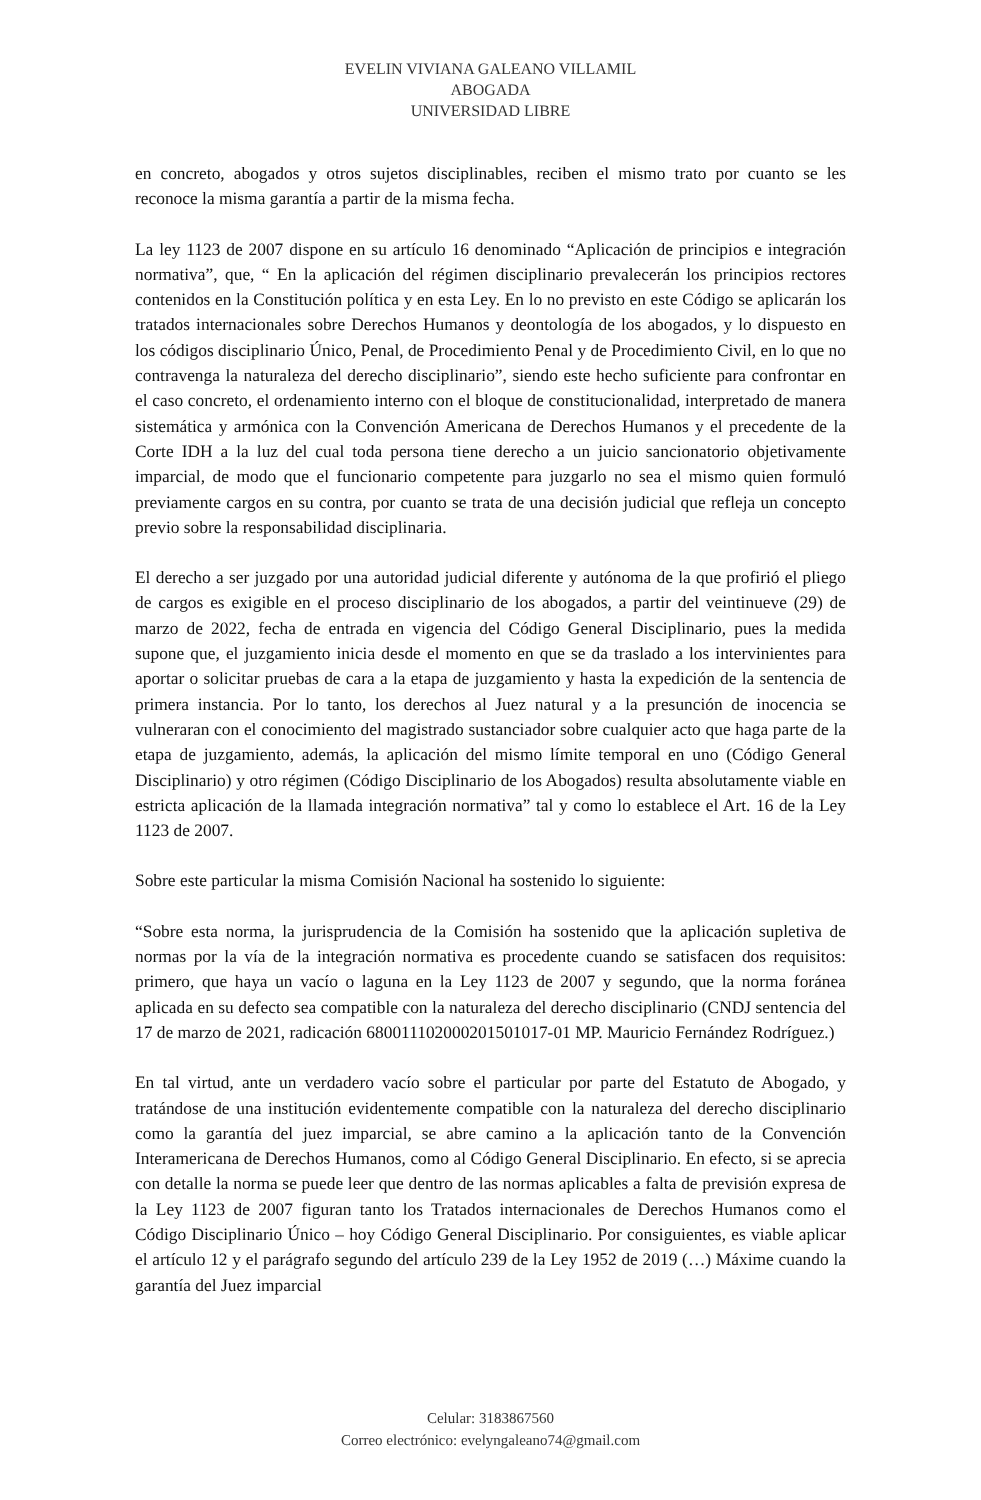EVELIN VIVIANA GALEANO VILLAMIL
ABOGADA
UNIVERSIDAD LIBRE
en concreto, abogados y otros sujetos disciplinables, reciben el mismo trato por cuanto se les reconoce la misma garantía a partir de la misma fecha.
La ley 1123 de 2007 dispone en su artículo 16 denominado “Aplicación de principios e integración normativa”, que, “ En la aplicación del régimen disciplinario prevalecerán los principios rectores contenidos en la Constitución política y en esta Ley. En lo no previsto en este Código se aplicarán los tratados internacionales sobre Derechos Humanos y deontología de los abogados, y lo dispuesto en los códigos disciplinario Único, Penal, de Procedimiento Penal y de Procedimiento Civil, en lo que no contravenga la naturaleza del derecho disciplinario”, siendo este hecho suficiente para confrontar en el caso concreto, el ordenamiento interno con el bloque de constitucionalidad, interpretado de manera sistemática y armónica con la Convención Americana de Derechos Humanos y el precedente de la Corte IDH a la luz del cual toda persona tiene derecho a un juicio sancionatorio objetivamente imparcial, de modo que el funcionario competente para juzgarlo no sea el mismo quien formuló previamente cargos en su contra, por cuanto se trata de una decisión judicial que refleja un concepto previo sobre la responsabilidad disciplinaria.
El derecho a ser juzgado por una autoridad judicial diferente y autónoma de la que profirió el pliego de cargos es exigible en el proceso disciplinario de los abogados, a partir del veintinueve (29) de marzo de 2022, fecha de entrada en vigencia del Código General Disciplinario, pues la medida supone que, el juzgamiento inicia desde el momento en que se da traslado a los intervinientes para aportar o solicitar pruebas de cara a la etapa de juzgamiento y hasta la expedición de la sentencia de primera instancia. Por lo tanto, los derechos al Juez natural y a la presunción de inocencia se vulneraran con el conocimiento del magistrado sustanciador sobre cualquier acto que haga parte de la etapa de juzgamiento, además, la aplicación del mismo límite temporal en uno (Código General Disciplinario) y otro régimen (Código Disciplinario de los Abogados) resulta absolutamente viable en estricta aplicación de la llamada integración normativa” tal y como lo establece el Art. 16 de la Ley 1123 de 2007.
Sobre este particular la misma Comisión Nacional ha sostenido lo siguiente:
“Sobre esta norma, la jurisprudencia de la Comisión ha sostenido que la aplicación supletiva de normas por la vía de la integración normativa es procedente cuando se satisfacen dos requisitos: primero, que haya un vacío o laguna en la Ley 1123 de 2007 y segundo, que la norma foránea aplicada en su defecto sea compatible con la naturaleza del derecho disciplinario (CNDJ sentencia del 17 de marzo de 2021, radicación 680011102000201501017-01 MP. Mauricio Fernández Rodríguez.)
En tal virtud, ante un verdadero vacío sobre el particular por parte del Estatuto de Abogado, y tratándose de una institución evidentemente compatible con la naturaleza del derecho disciplinario como la garantía del juez imparcial, se abre camino a la aplicación tanto de la Convención Interamericana de Derechos Humanos, como al Código General Disciplinario. En efecto, si se aprecia con detalle la norma se puede leer que dentro de las normas aplicables a falta de previsión expresa de la Ley 1123 de 2007 figuran tanto los Tratados internacionales de Derechos Humanos como el Código Disciplinario Único – hoy Código General Disciplinario. Por consiguientes, es viable aplicar el artículo 12 y el parágrafo segundo del artículo 239 de la Ley 1952 de 2019 (…) Máxime cuando la garantía del Juez imparcial
Celular: 3183867560
Correo electrónico: evelyngaleano74@gmail.com